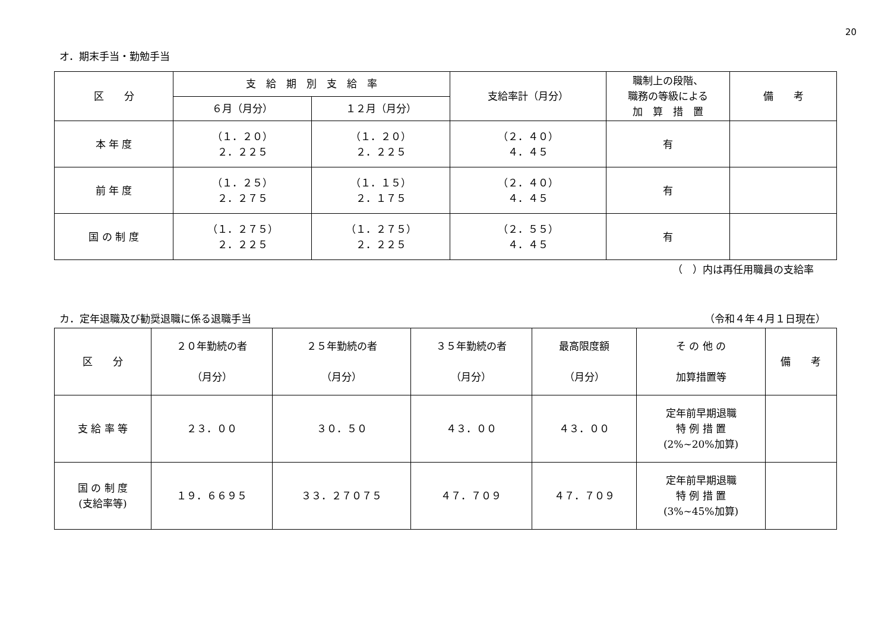20
オ．期末手当・勤勉手当
| 区 分 | 支 給 期 別 支 給 率 | | 支給率計（月分） | 職制上の段階、 職務の等級による 加 算 措 置 | 備 考 |
| --- | --- | --- | --- | --- | --- |
| | ６月（月分） | １２月（月分） | | | |
| 本 年 度 | （１．２０） ２．２２５ | （１．２０） ２．２２５ | （２．４０） ４．４５ | 有 | |
| 前 年 度 | （１．２５） ２．２７５ | （１．１５） ２．１７５ | （２．４０） ４．４５ | 有 | |
| 国 の 制 度 | （１．２７５） ２．２２５ | （１．２７５） ２．２２５ | （２．５５） ４．４５ | 有 | |
（　）内は再任用職員の支給率
カ．定年退職及び勧奨退職に係る退職手当 （令和４年４月１日現在）
| 区 分 | ２０年勤続の者 （月分） | ２５年勤続の者 （月分） | ３５年勤続の者 （月分） | 最高限度額 （月分） | そ の 他 の 加算措置等 | 備 考 |
| --- | --- | --- | --- | --- | --- | --- |
| 支 給 率 等 | ２３．００ | ３０．５０ | ４３．００ | ４３．００ | 定年前早期退職 特 例 措 置 (2%~20%加算) | |
| 国 の 制 度 (支給率等) | １９．６６９５ | ３３．２７０７５ | ４７．７０９ | ４７．７０９ | 定年前早期退職 特 例 措 置 (3%~45%加算) | |